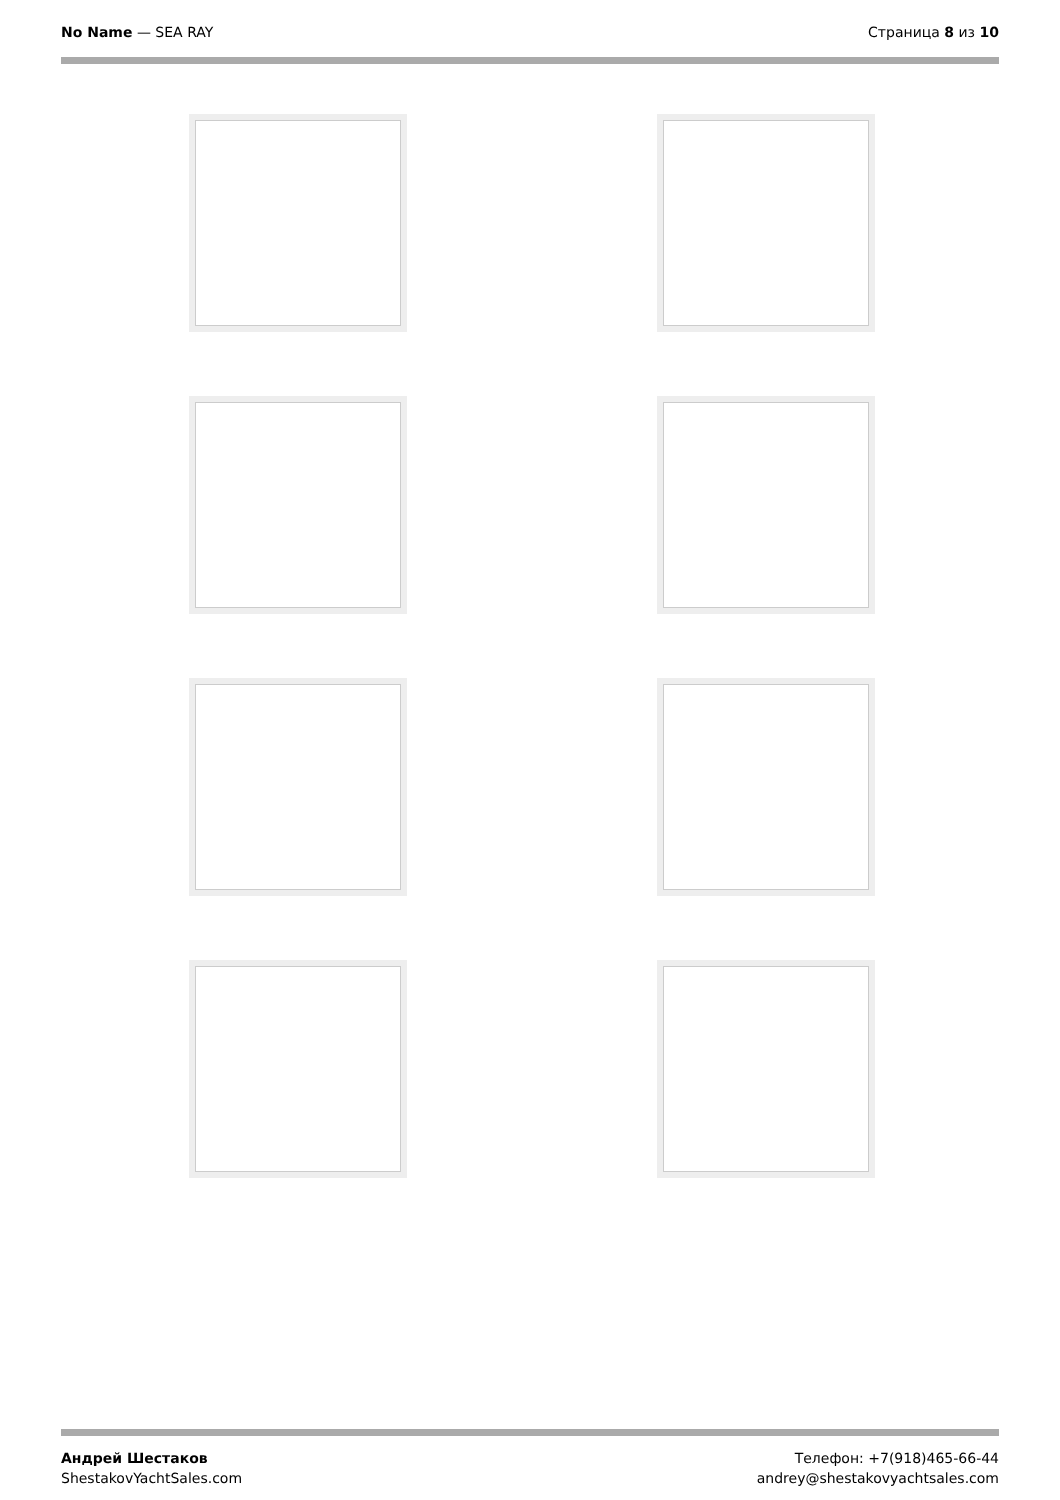No Name — SEA RAY Страница 8 из 10
Андрей Шестаков
ShestakovYachtSales.com
Телефон: +7(918)465-66-44
andrey@shestakovyachtsales.com